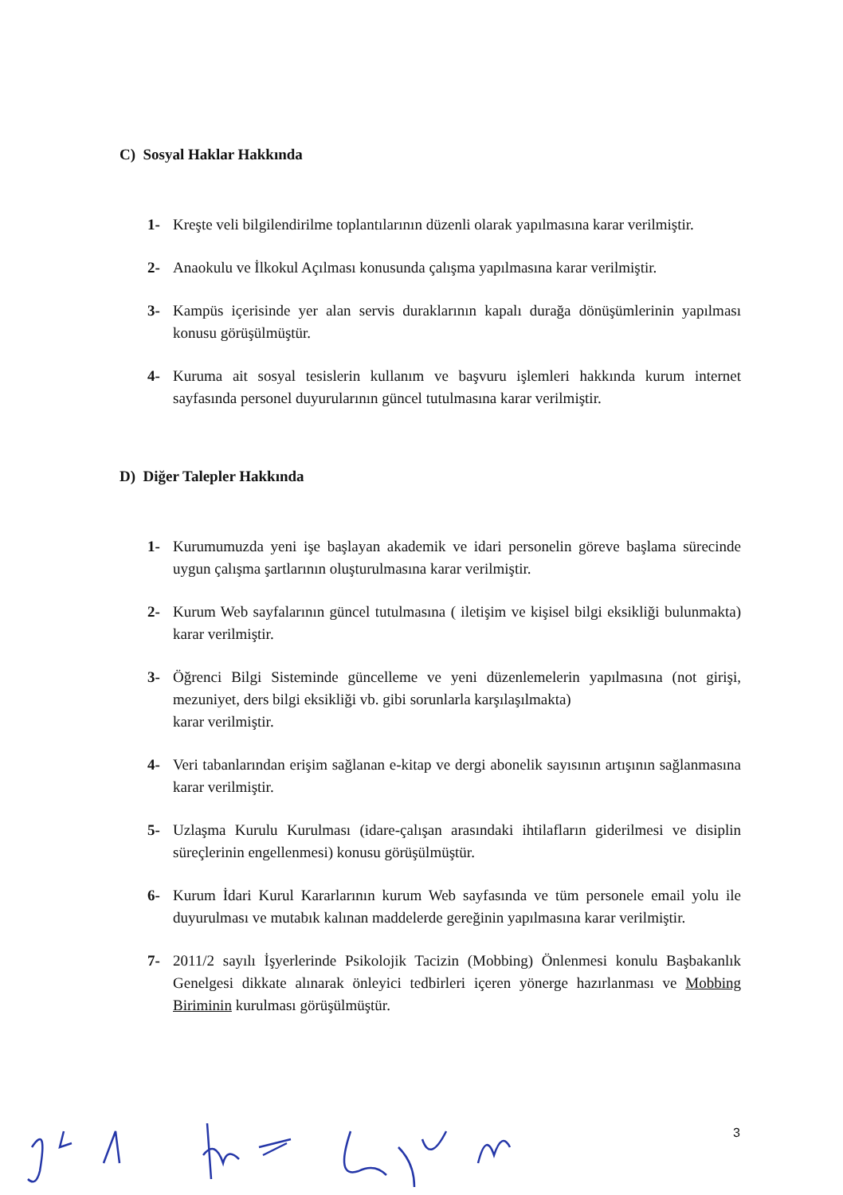C) Sosyal Haklar Hakkında
1- Kreşte veli bilgilendirilme toplantılarının düzenli olarak yapılmasına karar verilmiştir.
2- Anaokulu ve İlkokul Açılması konusunda çalışma yapılmasına karar verilmiştir.
3- Kampüs içerisinde yer alan servis duraklarının kapalı durağa dönüşümlerinin yapılması konusu görüşülmüştür.
4- Kuruma ait sosyal tesislerin kullanım ve başvuru işlemleri hakkında kurum internet sayfasında personel duyurularının güncel tutulmasına karar verilmiştir.
D) Diğer Talepler Hakkında
1- Kurumumuzda yeni işe başlayan akademik ve idari personelin göreve başlama sürecinde uygun çalışma şartlarının oluşturulmasına karar verilmiştir.
2- Kurum Web sayfalarının güncel tutulmasına ( iletişim ve kişisel bilgi eksikliği bulunmakta) karar verilmiştir.
3- Öğrenci Bilgi Sisteminde güncelleme ve yeni düzenlemelerin yapılmasına (not girişi, mezuniyet, ders bilgi eksikliği vb. gibi sorunlarla karşılaşılmakta)
karar verilmiştir.
4- Veri tabanlarından erişim sağlanan e-kitap ve dergi abonelik sayısının artışının sağlanmasına karar verilmiştir.
5- Uzlaşma Kurulu Kurulması (idare-çalışan arasındaki ihtilafların giderilmesi ve disiplin süreçlerinin engellenmesi) konusu görüşülmüştür.
6- Kurum İdari Kurul Kararlarının kurum Web sayfasında ve tüm personele email yolu ile duyurulması ve mutabık kalınan maddelerde gereğinin yapılmasına karar verilmiştir.
7- 2011/2 sayılı İşyerlerinde Psikolojik Tacizin (Mobbing) Önlenmesi konulu Başbakanlık Genelgesi dikkate alınarak önleyici tedbirleri içeren yönerge hazırlanması ve Mobbing Biriminin kurulması görüşülmüştür.
3